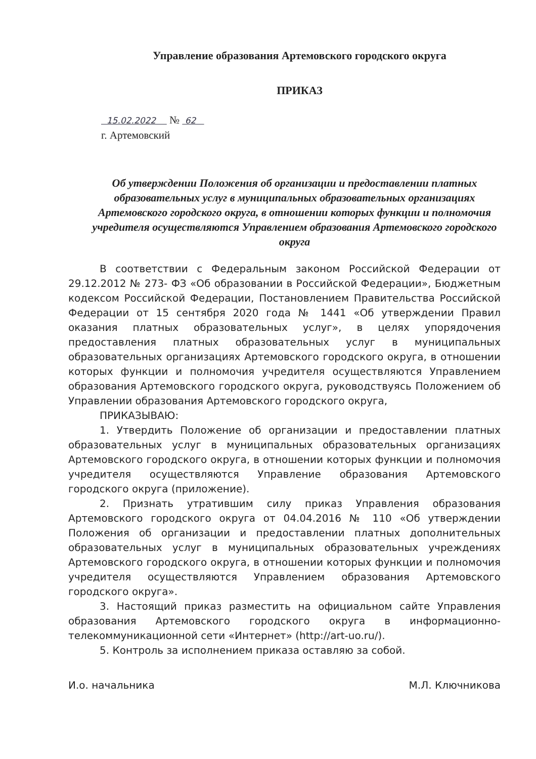Управление образования Артемовского городского округа
ПРИКАЗ
15.02.2022 № 62
г. Артемовский
Об утверждении Положения об организации и предоставлении платных образовательных услуг в муниципальных образовательных организациях Артемовского городского округа, в отношении которых функции и полномочия учредителя осуществляются Управлением образования Артемовского городского округа
В соответствии с Федеральным законом Российской Федерации от 29.12.2012 № 273- ФЗ «Об образовании в Российской Федерации», Бюджетным кодексом Российской Федерации, Постановлением Правительства Российской Федерации от 15 сентября 2020 года № 1441 «Об утверждении Правил оказания платных образовательных услуг», в целях упорядочения предоставления платных образовательных услуг в муниципальных образовательных организациях Артемовского городского округа, в отношении которых функции и полномочия учредителя осуществляются Управлением образования Артемовского городского округа, руководствуясь Положением об Управлении образования Артемовского городского округа,
ПРИКАЗЫВАЮ:
1. Утвердить Положение об организации и предоставлении платных образовательных услуг в муниципальных образовательных организациях Артемовского городского округа, в отношении которых функции и полномочия учредителя осуществляются Управление образования Артемовского городского округа (приложение).
2. Признать утратившим силу приказ Управления образования Артемовского городского округа от 04.04.2016 № 110 «Об утверждении Положения об организации и предоставлении платных дополнительных образовательных услуг в муниципальных образовательных учреждениях Артемовского городского округа, в отношении которых функции и полномочия учредителя осуществляются Управлением образования Артемовского городского округа».
3. Настоящий приказ разместить на официальном сайте Управления образования Артемовского городского округа в информационно-телекоммуникационной сети «Интернет» (http://art-uo.ru/).
5. Контроль за исполнением приказа оставляю за собой.
И.о. начальника М.Л. Ключникова